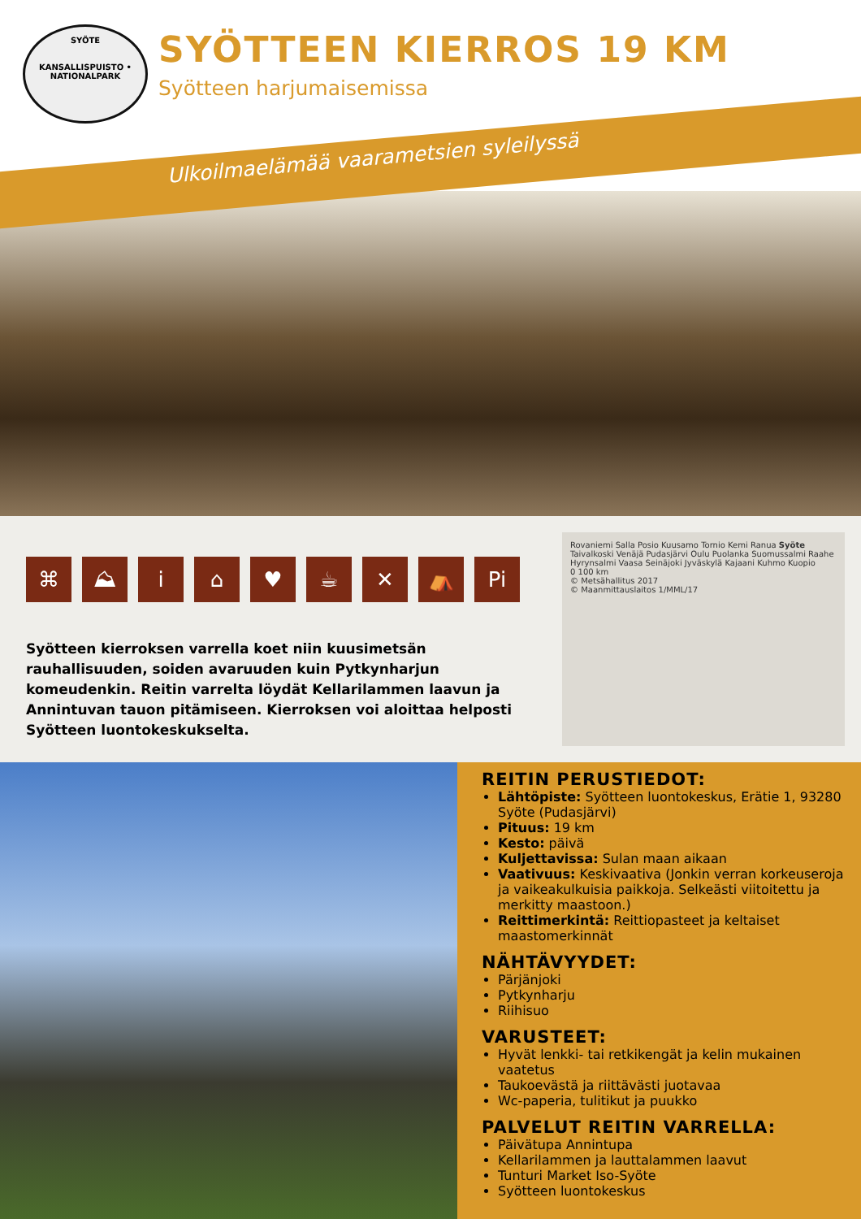SYÖTE
KANSALLISPUISTO • NATIONALPARK
SYÖTTEEN KIERROS 19 KM
Syötteen harjumaisemissa
Ulkoilmaelämää vaarametsien syleilyssä
⌘ ⛰ i ⌂ ♥ ☕ ✕ ⛺ Pi
Syötteen kierroksen varrella koet niin kuusimetsän rauhallisuuden, soiden avaruuden kuin Pytkynharjun komeudenkin. Reitin varrelta löydät Kellarilammen laavun ja Annintuvan tauon pitämiseen. Kierroksen voi aloittaa helposti Syötteen luontokeskukselta.
Rovaniemi Salla Posio Kuusamo Tornio Kemi Ranua Syöte Taivalkoski Venäjä Pudasjärvi Oulu Puolanka Suomussalmi Raahe Hyrynsalmi Vaasa Seinäjoki Jyväskylä Kajaani Kuhmo Kuopio
0 100 km
© Metsähallitus 2017
© Maanmittauslaitos 1/MML/17
REITIN PERUSTIEDOT:
Lähtöpiste: Syötteen luontokeskus, Erätie 1, 93280 Syöte (Pudasjärvi)
Pituus: 19 km
Kesto: päivä
Kuljettavissa: Sulan maan aikaan
Vaativuus: Keskivaativa (Jonkin verran korkeuseroja ja vaikeakulkuisia paikkoja. Selkeästi viitoitettu ja merkitty maastoon.)
Reittimerkintä: Reittiopasteet ja keltaiset maastomerkinnät
NÄHTÄVYYDET:
Pärjänjoki
Pytkynharju
Riihisuo
VARUSTEET:
Hyvät lenkki- tai retkikengät ja kelin mukainen vaatetus
Taukoevästä ja riittävästi juotavaa
Wc-paperia, tulitikut ja puukko
PALVELUT REITIN VARRELLA:
Päivätupa Annintupa
Kellarilammen ja lauttalammen laavut
Tunturi Market Iso-Syöte
Syötteen luontokeskus